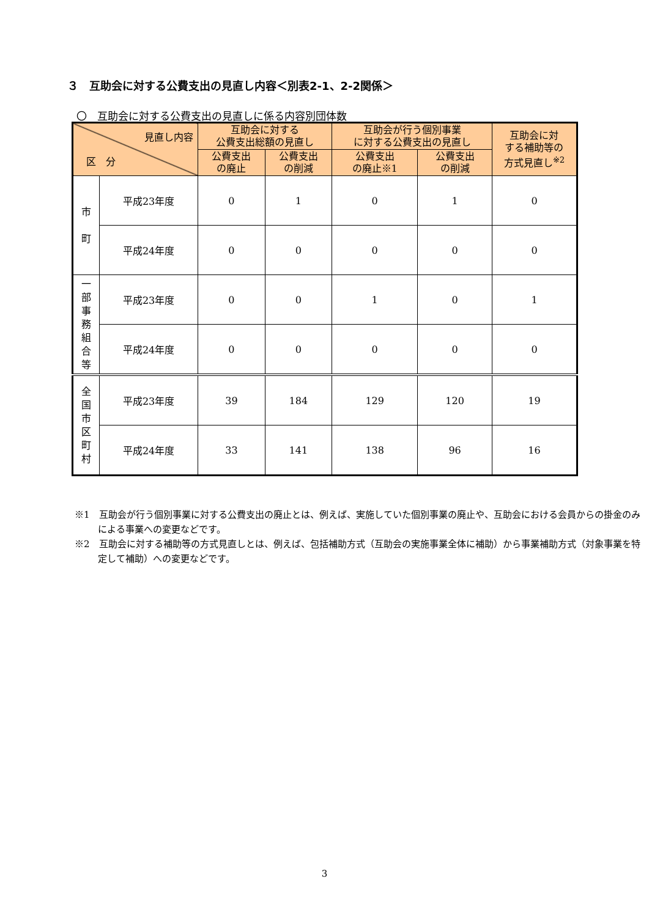３　互助会に対する公費支出の見直し内容＜別表2-1、2-2関係＞
〇　互助会に対する公費支出の見直しに係る内容別団体数
| 見直し内容 区 分 | | 互助会に対する 公費支出総額の見直し | | 互助会が行う個別事業 に対する公費支出の見直し | | 互助会に対 する補助等の 方式見直し<sup>※2</sup> |
| --- | --- | --- | --- | --- | --- | --- |
| | | 公費支出 の廃止 | 公費支出 の削減 | 公費支出 の廃止※1 | 公費支出 の削減 | |
| 市 町 | 平成23年度 | 0 | 1 | 0 | 1 | 0 |
| | 平成24年度 | 0 | 0 | 0 | 0 | 0 |
| 一 部 事 務 組 合 等 | 平成23年度 | 0 | 0 | 1 | 0 | 1 |
| | 平成24年度 | 0 | 0 | 0 | 0 | 0 |
| 全 国 市 区 町 村 | 平成23年度 | 39 | 184 | 129 | 120 | 19 |
| | 平成24年度 | 33 | 141 | 138 | 96 | 16 |
※1　互助会が行う個別事業に対する公費支出の廃止とは、例えば、実施していた個別事業の廃止や、互助会における会員からの掛金のみによる事業への変更などです。
※2　互助会に対する補助等の方式見直しとは、例えば、包括補助方式（互助会の実施事業全体に補助）から事業補助方式（対象事業を特定して補助）への変更などです。
3